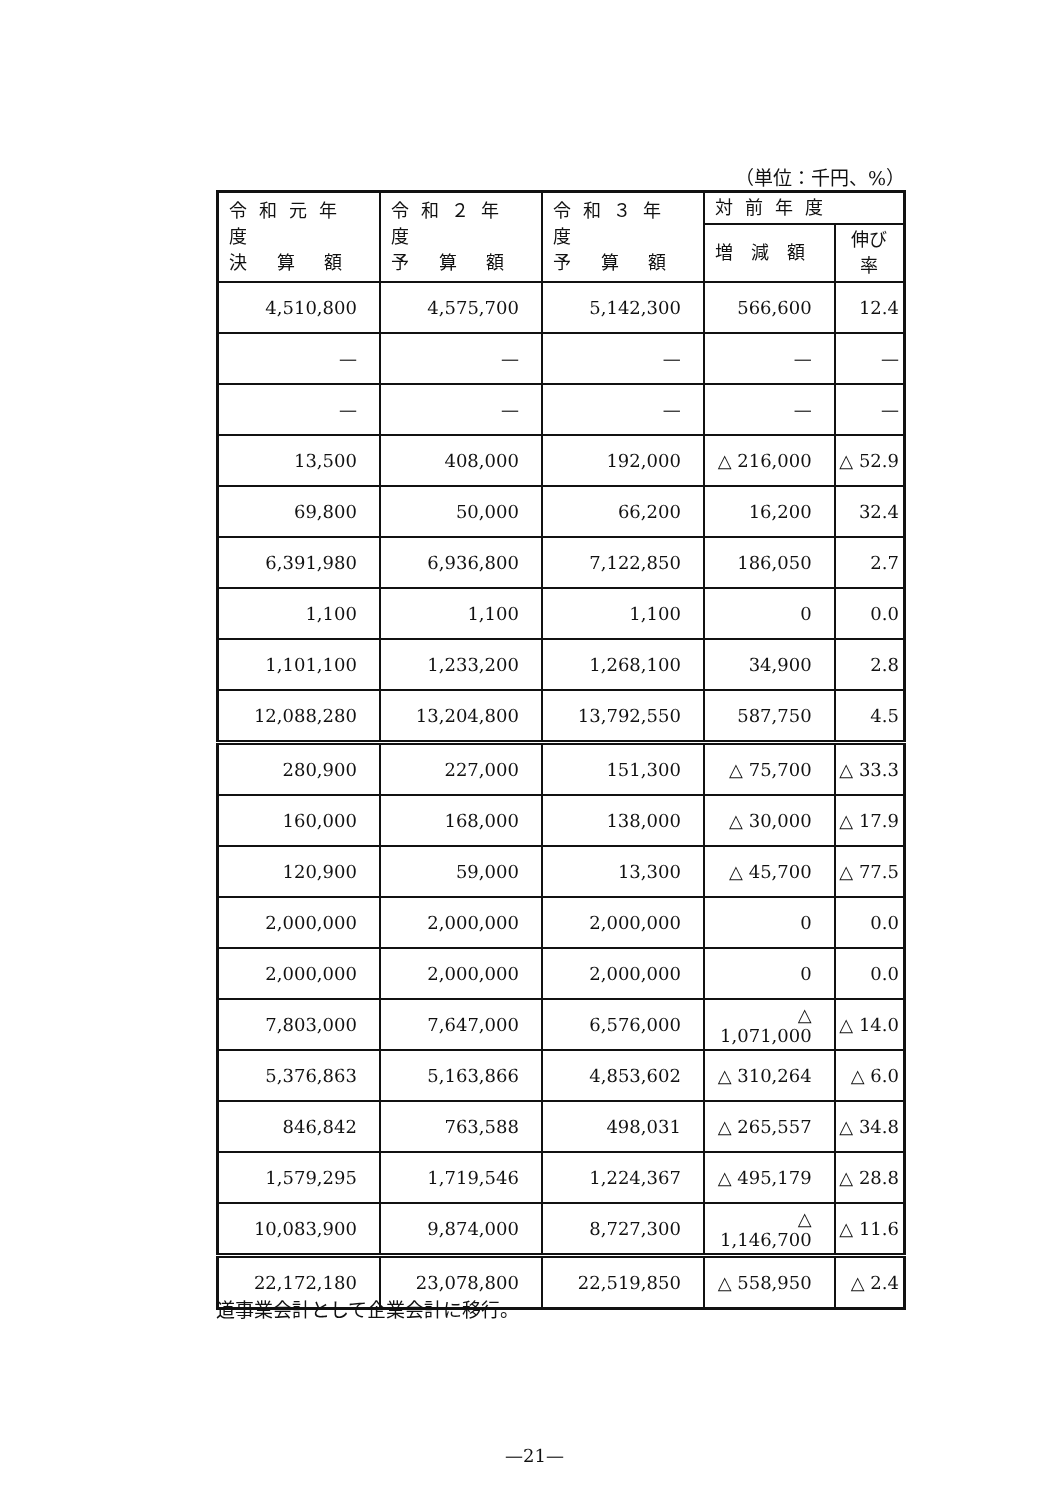（単位：千円、%）
| 令和元年度 決 算 額 | 令和２年度 予 算 額 | 令和３年度 予 算 額 | 対前年度 | |
| --- | --- | --- | --- | --- |
| | | | 増 減 額 | 伸び率 |
| 4,510,800 | 4,575,700 | 5,142,300 | 566,600 | 12.4 |
| — | — | — | — | — |
| — | — | — | — | — |
| 13,500 | 408,000 | 192,000 | △ 216,000 | △ 52.9 |
| 69,800 | 50,000 | 66,200 | 16,200 | 32.4 |
| 6,391,980 | 6,936,800 | 7,122,850 | 186,050 | 2.7 |
| 1,100 | 1,100 | 1,100 | 0 | 0.0 |
| 1,101,100 | 1,233,200 | 1,268,100 | 34,900 | 2.8 |
| 12,088,280 | 13,204,800 | 13,792,550 | 587,750 | 4.5 |
| 280,900 | 227,000 | 151,300 | △ 75,700 | △ 33.3 |
| 160,000 | 168,000 | 138,000 | △ 30,000 | △ 17.9 |
| 120,900 | 59,000 | 13,300 | △ 45,700 | △ 77.5 |
| 2,000,000 | 2,000,000 | 2,000,000 | 0 | 0.0 |
| 2,000,000 | 2,000,000 | 2,000,000 | 0 | 0.0 |
| 7,803,000 | 7,647,000 | 6,576,000 | △ 1,071,000 | △ 14.0 |
| 5,376,863 | 5,163,866 | 4,853,602 | △ 310,264 | △ 6.0 |
| 846,842 | 763,588 | 498,031 | △ 265,557 | △ 34.8 |
| 1,579,295 | 1,719,546 | 1,224,367 | △ 495,179 | △ 28.8 |
| 10,083,900 | 9,874,000 | 8,727,300 | △ 1,146,700 | △ 11.6 |
| 22,172,180 | 23,078,800 | 22,519,850 | △ 558,950 | △ 2.4 |
道事業会計として企業会計に移行。
—21—